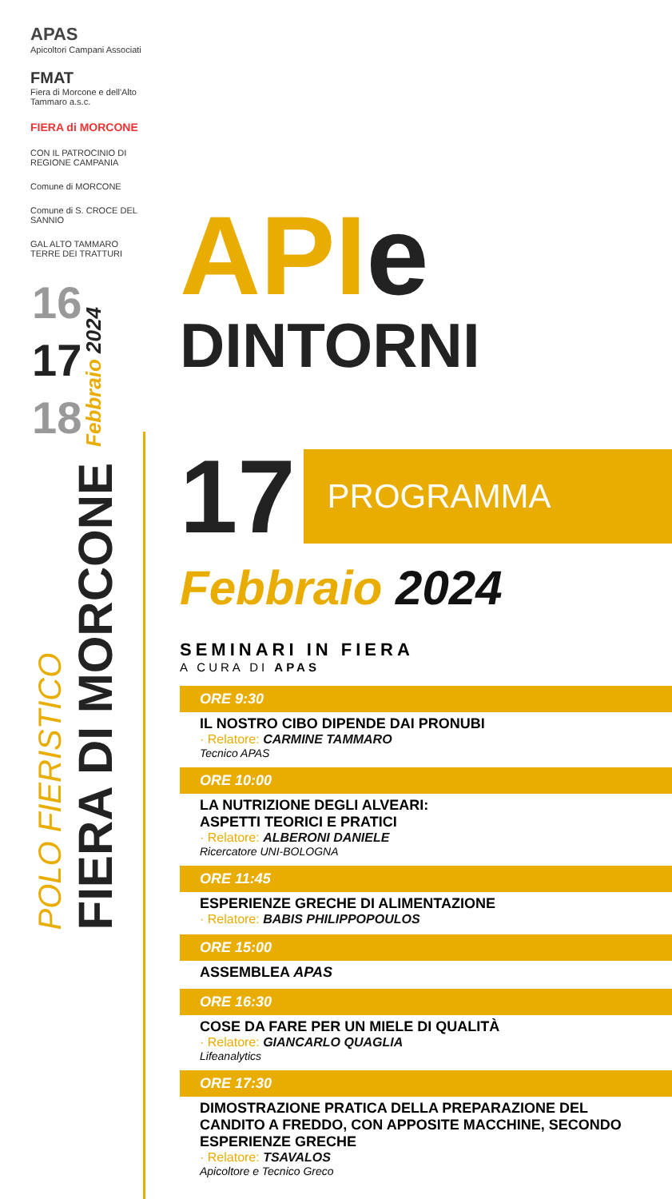APAS
Apicoltori Campani Associati
FMAT
Fiera di Morcone e dell'Alto Tammaro a.s.c.
FIERA di MORCONE
CON IL PATROCINIO DI
REGIONE CAMPANIA
Comune di MORCONE
Comune di S. CROCE DEL SANNIO
GAL ALTO TAMMARO TERRE DEI TRATTURI
16
17
18
Febbraio 2024
POLO FIERISTICO
FIERA DI MORCONE
APIe
DINTORNI
17
PROGRAMMA
Febbraio 2024
SEMINARI IN FIERA
A CURA DI APAS
ORE 9:30
IL NOSTRO CIBO DIPENDE DAI PRONUBI
· Relatore: CARMINE TAMMARO
Tecnico APAS
ORE 10:00
LA NUTRIZIONE DEGLI ALVEARI:
ASPETTI TEORICI E PRATICI
· Relatore: ALBERONI DANIELE
Ricercatore UNI-BOLOGNA
ORE 11:45
ESPERIENZE GRECHE DI ALIMENTAZIONE
· Relatore: BABIS PHILIPPOPOULOS
ORE 15:00
ASSEMBLEA APAS
ORE 16:30
COSE DA FARE PER UN MIELE DI QUALITÀ
· Relatore: GIANCARLO QUAGLIA
Lifeanalytics
ORE 17:30
DIMOSTRAZIONE PRATICA DELLA PREPARAZIONE DEL CANDITO A FREDDO, CON APPOSITE MACCHINE, SECONDO ESPERIENZE GRECHE
· Relatore: TSAVALOS
Apicoltore e Tecnico Greco